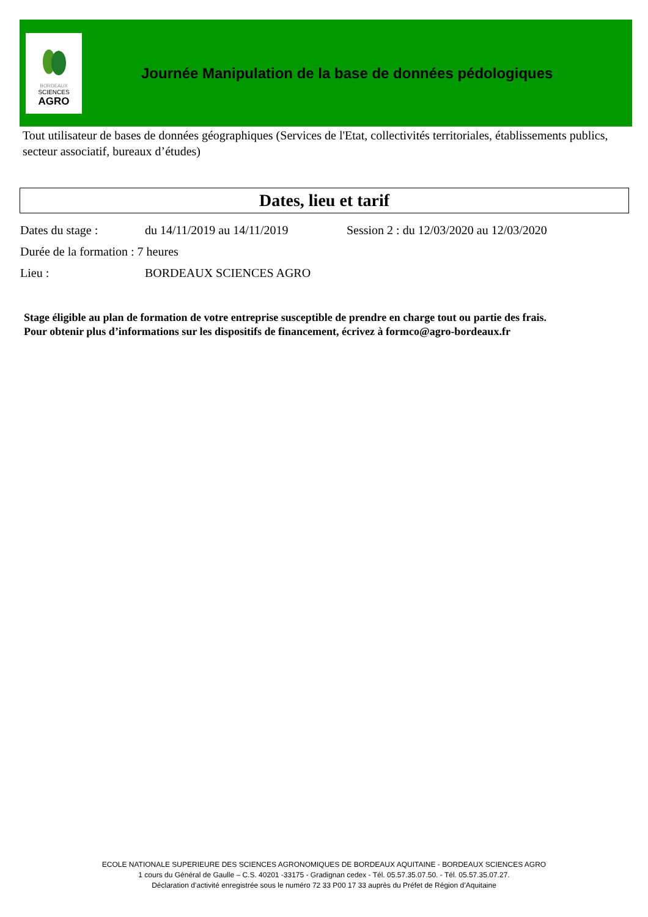BORDEAUX
SCIENCES
AGRO
Journée Manipulation de la base de données pédologiques
Tout utilisateur de bases de données géographiques (Services de l'Etat, collectivités territoriales, établissements publics, secteur associatif, bureaux d’études)
Dates, lieu et tarif
Dates du stage : du 14/11/2019 au 14/11/2019 Session 2 : du 12/03/2020 au 12/03/2020
Durée de la formation : 7 heures
Lieu : BORDEAUX SCIENCES AGRO
Stage éligible au plan de formation de votre entreprise susceptible de prendre en charge tout ou partie des frais.
Pour obtenir plus d’informations sur les dispositifs de financement, écrivez à formco@agro-bordeaux.fr
ECOLE NATIONALE SUPERIEURE DES SCIENCES AGRONOMIQUES DE BORDEAUX AQUITAINE - BORDEAUX SCIENCES AGRO
1 cours du Général de Gaulle – C.S. 40201 -33175 - Gradignan cedex - Tél. 05.57.35.07.50. - Tél. 05.57.35.07.27.
Déclaration d’activité enregistrée sous le numéro 72 33 P00 17 33 auprès du Préfet de Région d’Aquitaine